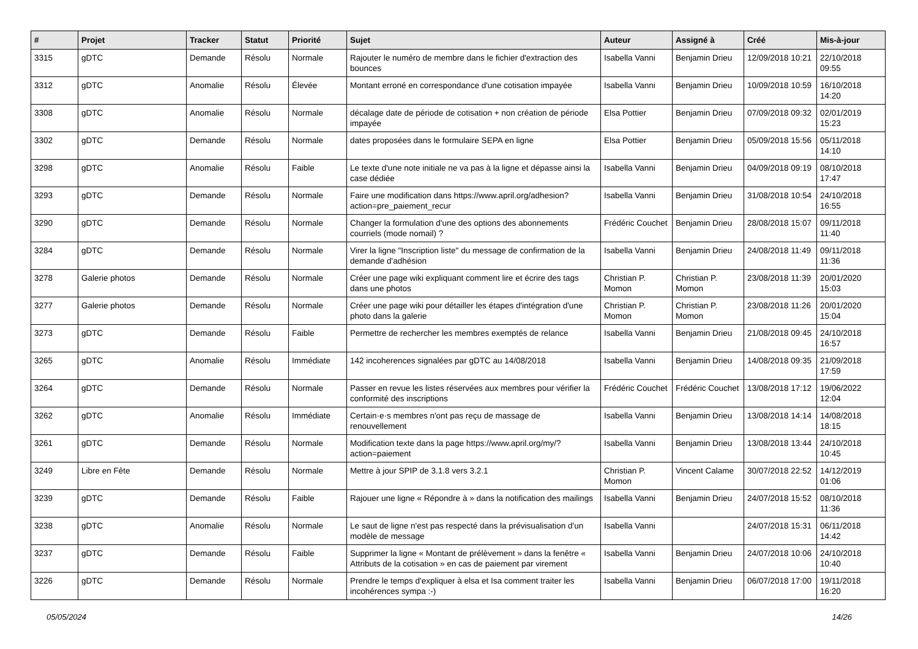| # | Projet | Tracker | Statut | Priorité | Sujet | Auteur | Assigné à | Créé | Mis-à-jour |
| --- | --- | --- | --- | --- | --- | --- | --- | --- | --- |
| 3315 | gDTC | Demande | Résolu | Normale | Rajouter le numéro de membre dans le fichier d'extraction des bounces | Isabella Vanni | Benjamin Drieu | 12/09/2018 10:21 | 22/10/2018 09:55 |
| 3312 | gDTC | Anomalie | Résolu | Élevée | Montant erroné en correspondance d'une cotisation impayée | Isabella Vanni | Benjamin Drieu | 10/09/2018 10:59 | 16/10/2018 14:20 |
| 3308 | gDTC | Anomalie | Résolu | Normale | décalage date de période de cotisation + non création de période impayée | Elsa Pottier | Benjamin Drieu | 07/09/2018 09:32 | 02/01/2019 15:23 |
| 3302 | gDTC | Demande | Résolu | Normale | dates proposées dans le formulaire SEPA en ligne | Elsa Pottier | Benjamin Drieu | 05/09/2018 15:56 | 05/11/2018 14:10 |
| 3298 | gDTC | Anomalie | Résolu | Faible | Le texte d'une note initiale ne va pas à la ligne et dépasse ainsi la case dédiée | Isabella Vanni | Benjamin Drieu | 04/09/2018 09:19 | 08/10/2018 17:47 |
| 3293 | gDTC | Demande | Résolu | Normale | Faire une modification dans https://www.april.org/adhesion?action=pre_paiement_recur | Isabella Vanni | Benjamin Drieu | 31/08/2018 10:54 | 24/10/2018 16:55 |
| 3290 | gDTC | Demande | Résolu | Normale | Changer la formulation d'une des options des abonnements courriels (mode nomail) ? | Frédéric Couchet | Benjamin Drieu | 28/08/2018 15:07 | 09/11/2018 11:40 |
| 3284 | gDTC | Demande | Résolu | Normale | Virer la ligne "Inscription liste" du message de confirmation de la demande d'adhésion | Isabella Vanni | Benjamin Drieu | 24/08/2018 11:49 | 09/11/2018 11:36 |
| 3278 | Galerie photos | Demande | Résolu | Normale | Créer une page wiki expliquant comment lire et écrire des tags dans une photos | Christian P. Momon | Christian P. Momon | 23/08/2018 11:39 | 20/01/2020 15:03 |
| 3277 | Galerie photos | Demande | Résolu | Normale | Créer une page wiki pour détailler les étapes d'intégration d'une photo dans la galerie | Christian P. Momon | Christian P. Momon | 23/08/2018 11:26 | 20/01/2020 15:04 |
| 3273 | gDTC | Demande | Résolu | Faible | Permettre de rechercher les membres exemptés de relance | Isabella Vanni | Benjamin Drieu | 21/08/2018 09:45 | 24/10/2018 16:57 |
| 3265 | gDTC | Anomalie | Résolu | Immédiate | 142 incoherences signalées par gDTC au 14/08/2018 | Isabella Vanni | Benjamin Drieu | 14/08/2018 09:35 | 21/09/2018 17:59 |
| 3264 | gDTC | Demande | Résolu | Normale | Passer en revue les listes réservées aux membres pour vérifier la conformité des inscriptions | Frédéric Couchet | Frédéric Couchet | 13/08/2018 17:12 | 19/06/2022 12:04 |
| 3262 | gDTC | Anomalie | Résolu | Immédiate | Certain·e·s membres n'ont pas reçu de massage de renouvellement | Isabella Vanni | Benjamin Drieu | 13/08/2018 14:14 | 14/08/2018 18:15 |
| 3261 | gDTC | Demande | Résolu | Normale | Modification texte dans la page https://www.april.org/my/?action=paiement | Isabella Vanni | Benjamin Drieu | 13/08/2018 13:44 | 24/10/2018 10:45 |
| 3249 | Libre en Fête | Demande | Résolu | Normale | Mettre à jour SPIP de 3.1.8 vers 3.2.1 | Christian P. Momon | Vincent Calame | 30/07/2018 22:52 | 14/12/2019 01:06 |
| 3239 | gDTC | Demande | Résolu | Faible | Rajouer une ligne « Répondre à » dans la notification des mailings | Isabella Vanni | Benjamin Drieu | 24/07/2018 15:52 | 08/10/2018 11:36 |
| 3238 | gDTC | Anomalie | Résolu | Normale | Le saut de ligne n'est pas respecté dans la prévisualisation d'un modèle de message | Isabella Vanni | | 24/07/2018 15:31 | 06/11/2018 14:42 |
| 3237 | gDTC | Demande | Résolu | Faible | Supprimer la ligne « Montant de prélèvement » dans la fenêtre « Attributs de la cotisation » en cas de paiement par virement | Isabella Vanni | Benjamin Drieu | 24/07/2018 10:06 | 24/10/2018 10:40 |
| 3226 | gDTC | Demande | Résolu | Normale | Prendre le temps d'expliquer à elsa et Isa comment traiter les incohérences sympa :-) | Isabella Vanni | Benjamin Drieu | 06/07/2018 17:00 | 19/11/2018 16:20 |
05/05/2024 14/26